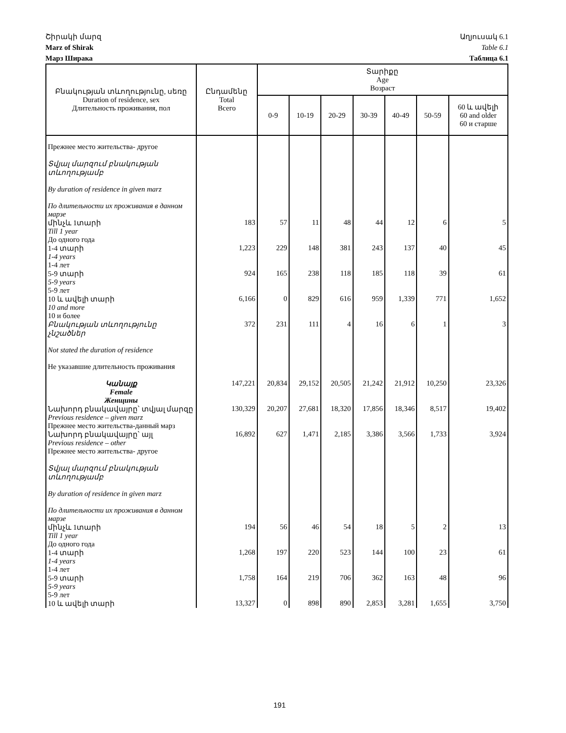Շիրակի մարզ Աղյուսակ 6.1
Marz of Shirak Table 6.1
Марз Ширака Таблица 6.1
| Բնակության տևողությունը, սեռը Duration of residence, sex Длительность проживания, пол | Ընդամենը Total Всего | Տարիքը Age Возраст | | | | | | |
| --- | --- | --- | --- | --- | --- | --- | --- | --- |
| | | 0-9 | 10-19 | 20-29 | 30-39 | 40-49 | 50-59 | 60 և ավելի 60 and older 60 и старше |
| Прежнее место жительства- другое Տվյալ մարզում բնակության տևողությամբ By duration of residence in given marz По длительности их проживания в данном марзе | | | | | | | | |
| մինչև 1տարի Till 1 year До одного года | 183 | 57 | 11 | 48 | 44 | 12 | 6 | 5 |
| 1-4 տարի 1-4 years 1-4 лет | 1,223 | 229 | 148 | 381 | 243 | 137 | 40 | 45 |
| 5-9 տարի 5-9 years 5-9 лет | 924 | 165 | 238 | 118 | 185 | 118 | 39 | 61 |
| 10 և ավելի տարի 10 and more 10 и более | 6,166 | 0 | 829 | 616 | 959 | 1,339 | 771 | 1,652 |
| Բնակության տևողությունը չնշածներ Not stated the duration of residence Не указавшие длительность проживания | 372 | 231 | 111 | 4 | 16 | 6 | 1 | 3 |
| Կանայք Female Женщины | 147,221 | 20,834 | 29,152 | 20,505 | 21,242 | 21,912 | 10,250 | 23,326 |
| Նախորդ բնակավայրը՝ տվյալ մարզը Previous residence – given marz Прежнее место жительства-данный марз | 130,329 | 20,207 | 27,681 | 18,320 | 17,856 | 18,346 | 8,517 | 19,402 |
| Նախորդ բնակավայրը՝ այլ Previous residence – other Прежнее место жительства- другое Տվյալ մարզում բնակության տևողությամբ By duration of residence in given marz По длительности их проживания в данном марзе | 16,892 | 627 | 1,471 | 2,185 | 3,386 | 3,566 | 1,733 | 3,924 |
| մինչև 1տարի Till 1 year До одного года | 194 | 56 | 46 | 54 | 18 | 5 | 2 | 13 |
| 1-4 տարի 1-4 years 1-4 лет | 1,268 | 197 | 220 | 523 | 144 | 100 | 23 | 61 |
| 5-9 տարի 5-9 years 5-9 лет | 1,758 | 164 | 219 | 706 | 362 | 163 | 48 | 96 |
| 10 և ավելի տարի | 13,327 | 0 | 898 | 890 | 2,853 | 3,281 | 1,655 | 3,750 |
191